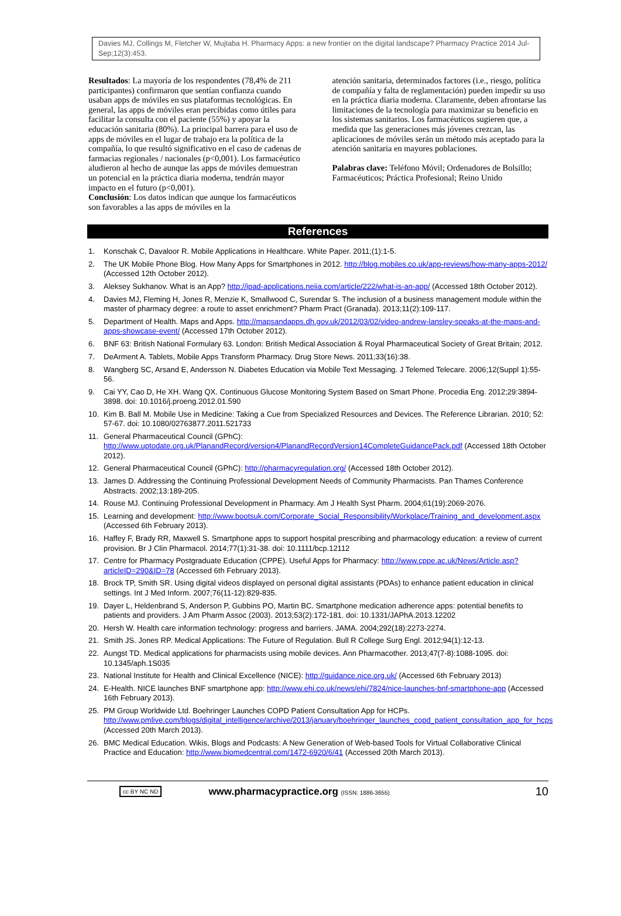Davies MJ, Collings M, Fletcher W, Mujtaba H. Pharmacy Apps: a new frontier on the digital landscape? Pharmacy Practice 2014 Jul-Sep;12(3):453.
Resultados: La mayoría de los respondentes (78,4% de 211 participantes) confirmaron que sentían confianza cuando usaban apps de móviles en sus plataformas tecnológicas. En general, las apps de móviles eran percibidas como útiles para facilitar la consulta con el paciente (55%) y apoyar la educación sanitaria (80%). La principal barrera para el uso de apps de móviles en el lugar de trabajo era la política de la compañía, lo que resultó significativo en el caso de cadenas de farmacias regionales / nacionales (p<0,001). Los farmacéutico aludieron al hecho de aunque las apps de móviles demuestran un potencial en la práctica diaria moderna, tendrán mayor impacto en el futuro (p<0,001).
Conclusión: Los datos indican que aunque los farmacéuticos son favorables a las apps de móviles en la
atención sanitaria, determinados factores (i.e., riesgo, política de compañía y falta de reglamentación) pueden impedir su uso en la práctica diaria moderna. Claramente, deben afrontarse las limitaciones de la tecnología para maximizar su beneficio en los sistemas sanitarios. Los farmacéuticos sugieren que, a medida que las generaciones más jóvenes crezcan, las aplicaciones de móviles serán un método más aceptado para la atención sanitaria en mayores poblaciones.
Palabras clave: Teléfono Móvil; Ordenadores de Bolsillo; Farmacéuticos; Práctica Profesional; Reino Unido
References
1. Konschak C, Davaloor R. Mobile Applications in Healthcare. White Paper. 2011;(1):1-5.
2. The UK Mobile Phone Blog. How Many Apps for Smartphones in 2012. http://blog.mobiles.co.uk/app-reviews/how-many-apps-2012/ (Accessed 12th October 2012).
3. Aleksey Sukhanov. What is an App? http://ipad-applications.neiia.com/article/222/what-is-an-app/ (Accessed 18th October 2012).
4. Davies MJ, Fleming H, Jones R, Menzie K, Smallwood C, Surendar S. The inclusion of a business management module within the master of pharmacy degree: a route to asset enrichment? Pharm Pract (Granada). 2013;11(2):109-117.
5. Department of Health. Maps and Apps. http://mapsandapps.dh.gov.uk/2012/03/02/video-andrew-lansley-speaks-at-the-maps-and-apps-showcase-event/ (Accessed 17th October 2012).
6. BNF 63: British National Formulary 63. London: British Medical Association & Royal Pharmaceutical Society of Great Britain; 2012.
7. DeArment A. Tablets, Mobile Apps Transform Pharmacy. Drug Store News. 2011;33(16):38.
8. Wangberg SC, Arsand E, Andersson N. Diabetes Education via Mobile Text Messaging. J Telemed Telecare. 2006;12(Suppl 1):55-56.
9. Cai YY, Cao D, He XH. Wang QX. Continuous Glucose Monitoring System Based on Smart Phone. Procedia Eng. 2012;29:3894-3898. doi: 10.1016/j.proeng.2012.01.590
10. Kim B. Ball M. Mobile Use in Medicine: Taking a Cue from Specialized Resources and Devices. The Reference Librarian. 2010; 52: 57-67. doi: 10.1080/02763877.2011.521733
11. General Pharmaceutical Council (GPhC): http://www.uptodate.org.uk/PlanandRecord/version4/PlanandRecordVersion14CompleteGuidancePack.pdf (Accessed 18th October 2012).
12. General Pharmaceutical Council (GPhC): http://pharmacyregulation.org/ (Accessed 18th October 2012).
13. James D. Addressing the Continuing Professional Development Needs of Community Pharmacists. Pan Thames Conference Abstracts. 2002;13:189-205.
14. Rouse MJ. Continuing Professional Development in Pharmacy. Am J Health Syst Pharm. 2004;61(19):2069-2076.
15. Learning and development: http://www.bootsuk.com/Corporate_Social_Responsibility/Workplace/Training_and_development.aspx (Accessed 6th February 2013).
16. Haffey F, Brady RR, Maxwell S. Smartphone apps to support hospital prescribing and pharmacology education: a review of current provision. Br J Clin Pharmacol. 2014;77(1):31-38. doi: 10.1111/bcp.12112
17. Centre for Pharmacy Postgraduate Education (CPPE). Useful Apps for Pharmacy: http://www.cppe.ac.uk/News/Article.asp?articleID=290&ID=78 (Accessed 6th February 2013).
18. Brock TP, Smith SR. Using digital videos displayed on personal digital assistants (PDAs) to enhance patient education in clinical settings. Int J Med Inform. 2007;76(11-12):829-835.
19. Dayer L, Heldenbrand S, Anderson P, Gubbins PO, Martin BC. Smartphone medication adherence apps: potential benefits to patients and providers. J Am Pharm Assoc (2003). 2013;53(2):172-181. doi: 10.1331/JAPhA.2013.12202
20. Hersh W. Health care information technology: progress and barriers. JAMA. 2004;292(18):2273-2274.
21. Smith JS. Jones RP. Medical Applications: The Future of Regulation. Bull R College Surg Engl. 2012;94(1):12-13.
22. Aungst TD. Medical applications for pharmacists using mobile devices. Ann Pharmacother. 2013;47(7-8):1088-1095. doi: 10.1345/aph.1S035
23. National Institute for Health and Clinical Excellence (NICE): http://guidance.nice.org.uk/ (Accessed 6th February 2013)
24. E-Health. NICE launches BNF smartphone app: http://www.ehi.co.uk/news/ehi/7824/nice-launches-bnf-smartphone-app (Accessed 16th February 2013).
25. PM Group Worldwide Ltd. Boehringer Launches COPD Patient Consultation App for HCPs. http://www.pmlive.com/blogs/digital_intelligence/archive/2013/january/boehringer_launches_copd_patient_consultation_app_for_hcps (Accessed 20th March 2013).
26. BMC Medical Education. Wikis, Blogs and Podcasts: A New Generation of Web-based Tools for Virtual Collaborative Clinical Practice and Education: http://www.biomedcentral.com/1472-6920/6/41 (Accessed 20th March 2013).
cc BY NC ND www.pharmacypractice.org (ISSN: 1886-3655) 10